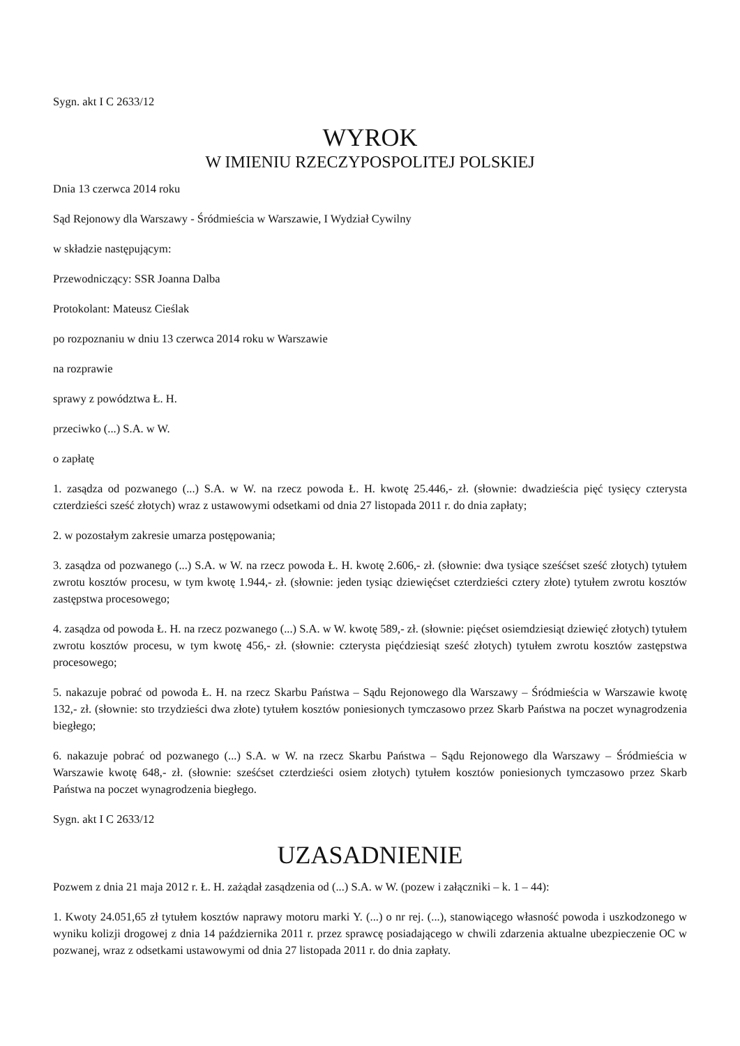Sygn. akt I C 2633/12
WYROK
W IMIENIU RZECZYPOSPOLITEJ POLSKIEJ
Dnia 13 czerwca 2014 roku
Sąd Rejonowy dla Warszawy - Śródmieścia w Warszawie, I Wydział Cywilny
w składzie następującym:
Przewodniczący: SSR Joanna Dalba
Protokolant: Mateusz Cieślak
po rozpoznaniu w dniu 13 czerwca 2014 roku w Warszawie
na rozprawie
sprawy z powództwa Ł. H.
przeciwko (...) S.A. w W.
o zapłatę
1. zasądza od pozwanego (...) S.A. w W. na rzecz powoda Ł. H. kwotę 25.446,- zł. (słownie: dwadzieścia pięć tysięcy czterysta czterdzieści sześć złotych) wraz z ustawowymi odsetkami od dnia 27 listopada 2011 r. do dnia zapłaty;
2. w pozostałym zakresie umarza postępowania;
3. zasądza od pozwanego (...) S.A. w W. na rzecz powoda Ł. H. kwotę 2.606,- zł. (słownie: dwa tysiące sześćset sześć złotych) tytułem zwrotu kosztów procesu, w tym kwotę 1.944,- zł. (słownie: jeden tysiąc dziewięćset czterdzieści cztery złote) tytułem zwrotu kosztów zastępstwa procesowego;
4. zasądza od powoda Ł. H. na rzecz pozwanego (...) S.A. w W. kwotę 589,- zł. (słownie: pięćset osiemdziesiąt dziewięć złotych) tytułem zwrotu kosztów procesu, w tym kwotę 456,- zł. (słownie: czterysta pięćdziesiąt sześć złotych) tytułem zwrotu kosztów zastępstwa procesowego;
5. nakazuje pobrać od powoda Ł. H. na rzecz Skarbu Państwa – Sądu Rejonowego dla Warszawy – Śródmieścia w Warszawie kwotę 132,- zł. (słownie: sto trzydzieści dwa złote) tytułem kosztów poniesionych tymczasowo przez Skarb Państwa na poczet wynagrodzenia biegłego;
6. nakazuje pobrać od pozwanego (...) S.A. w W. na rzecz Skarbu Państwa – Sądu Rejonowego dla Warszawy – Śródmieścia w Warszawie kwotę 648,- zł. (słownie: sześćset czterdzieści osiem złotych) tytułem kosztów poniesionych tymczasowo przez Skarb Państwa na poczet wynagrodzenia biegłego.
Sygn. akt I C 2633/12
UZASADNIENIE
Pozwem z dnia 21 maja 2012 r. Ł. H. zażądał zasądzenia od (...) S.A. w W. (pozew i załączniki – k. 1 – 44):
1. Kwoty 24.051,65 zł tytułem kosztów naprawy motoru marki Y. (...) o nr rej. (...), stanowiącego własność powoda i uszkodzonego w wyniku kolizji drogowej z dnia 14 października 2011 r. przez sprawcę posiadającego w chwili zdarzenia aktualne ubezpieczenie OC w pozwanej, wraz z odsetkami ustawowymi od dnia 27 listopada 2011 r. do dnia zapłaty.